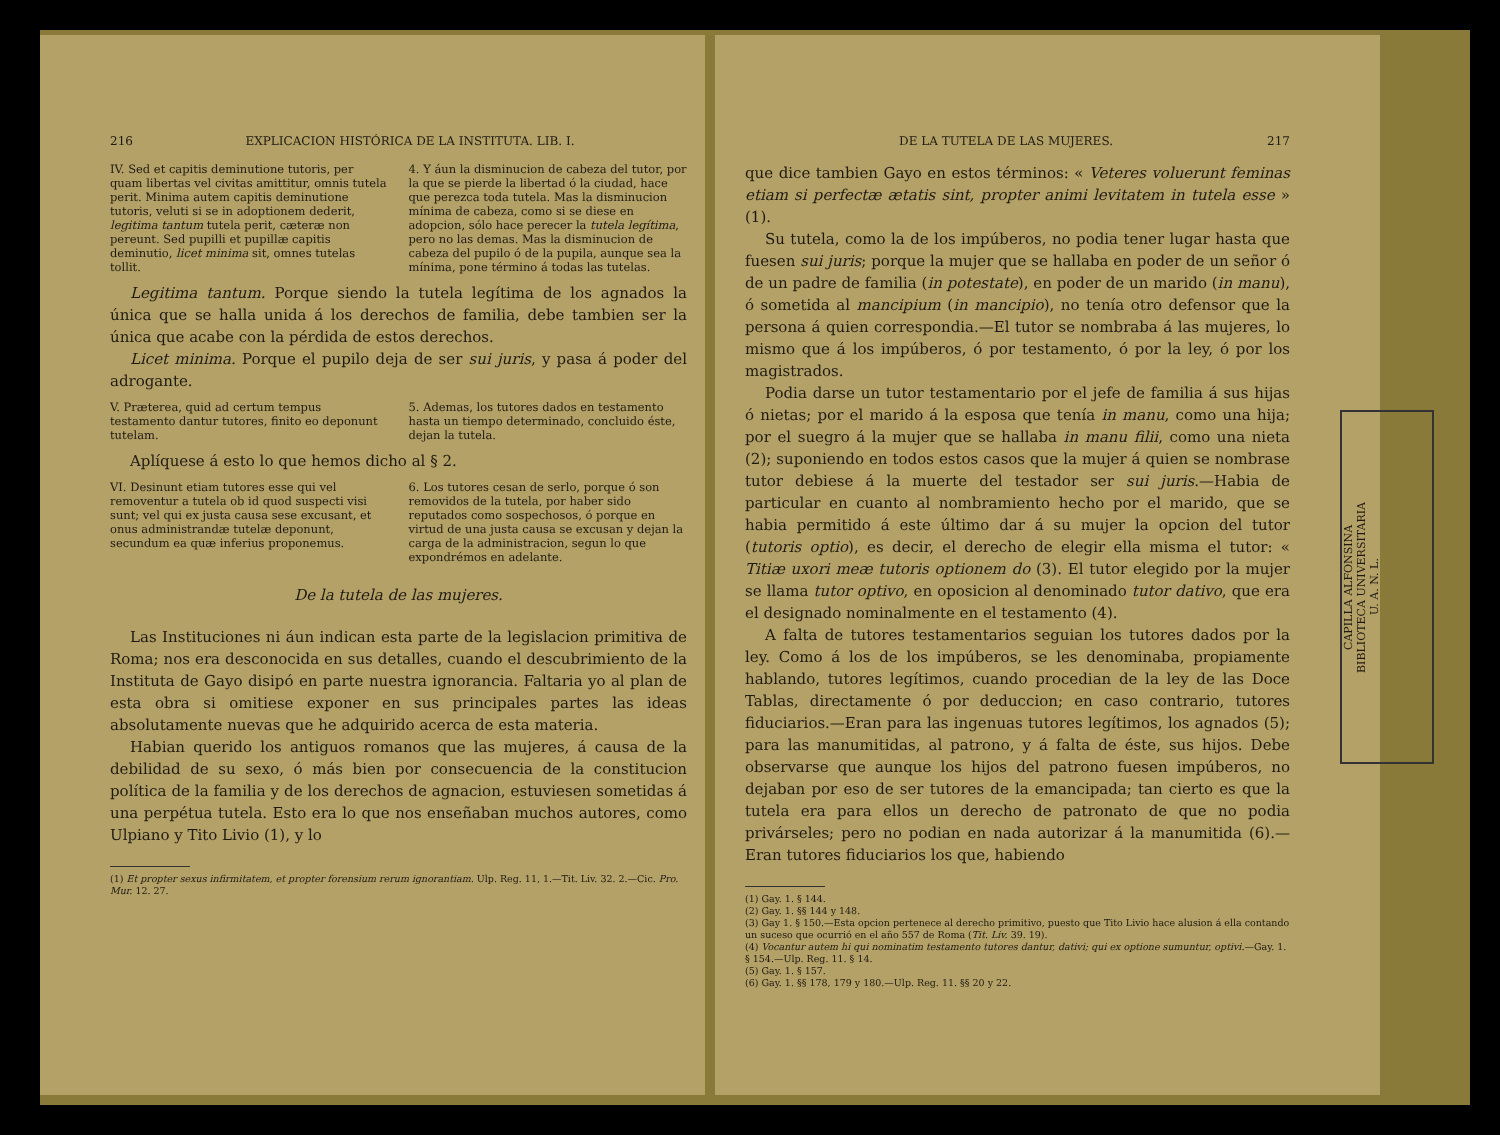216 EXPLICACION HISTÓRICA DE LA INSTITUTA. LIB. I.
IV. Sed et capitis deminutione tutoris, per quam libertas vel civitas amittitur, omnis tutela perit. Minima autem capitis deminutione tutoris, veluti si se in adoptionem dederit, legitima tantum tutela perit, cæteræ non pereunt. Sed pupilli et pupillæ capitis deminutio, licet minima sit, omnes tutelas tollit.
4. Y áun la disminucion de cabeza del tutor, por la que se pierde la libertad ó la ciudad, hace que perezca toda tutela. Mas la disminucion mínima de cabeza, como si se diese en adopcion, sólo hace perecer la tutela legítima, pero no las demas. Mas la disminucion de cabeza del pupilo ó de la pupila, aunque sea la mínima, pone término á todas las tutelas.
Legitima tantum. Porque siendo la tutela legítima de los agnados la única que se halla unida á los derechos de familia, debe tambien ser la única que acabe con la pérdida de estos derechos.
Licet minima. Porque el pupilo deja de ser sui juris, y pasa á poder del adrogante.
V. Præterea, quid ad certum tempus testamento dantur tutores, finito eo deponunt tutelam.
5. Ademas, los tutores dados en testamento hasta un tiempo determinado, concluido éste, dejan la tutela.
Aplíquese á esto lo que hemos dicho al § 2.
VI. Desinunt etiam tutores esse qui vel removentur a tutela ob id quod suspecti visi sunt; vel qui ex justa causa sese excusant, et onus administrandæ tutelæ deponunt, secundum ea quæ inferius proponemus.
6. Los tutores cesan de serlo, porque ó son removidos de la tutela, por haber sido reputados como sospechosos, ó porque en virtud de una justa causa se excusan y dejan la carga de la administracion, segun lo que expondrémos en adelante.
De la tutela de las mujeres.
Las Instituciones ni áun indican esta parte de la legislacion primitiva de Roma; nos era desconocida en sus detalles, cuando el descubrimiento de la Instituta de Gayo disipó en parte nuestra ignorancia. Faltaria yo al plan de esta obra si omitiese exponer en sus principales partes las ideas absolutamente nuevas que he adquirido acerca de esta materia.
Habian querido los antiguos romanos que las mujeres, á causa de la debilidad de su sexo, ó más bien por consecuencia de la constitucion política de la familia y de los derechos de agnacion, estuviesen sometidas á una perpétua tutela. Esto era lo que nos enseñaban muchos autores, como Ulpiano y Tito Livio (1), y lo
(1) Et propter sexus infirmitatem, et propter forensium rerum ignorantiam. Ulp. Reg. 11, 1.—Tit. Liv. 32. 2.—Cic. Pro. Mur. 12. 27.
DE LA TUTELA DE LAS MUJERES. 217
que dice tambien Gayo en estos términos: « Veteres voluerunt feminas etiam si perfectæ ætatis sint, propter animi levitatem in tutela esse » (1).
Su tutela, como la de los impúberos, no podia tener lugar hasta que fuesen sui juris; porque la mujer que se hallaba en poder de un señor ó de un padre de familia (in potestate), en poder de un marido (in manu), ó sometida al mancipium (in mancipio), no tenía otro defensor que la persona á quien correspondia.—El tutor se nombraba á las mujeres, lo mismo que á los impúberos, ó por testamento, ó por la ley, ó por los magistrados.
Podia darse un tutor testamentario por el jefe de familia á sus hijas ó nietas; por el marido á la esposa que tenía in manu, como una hija; por el suegro á la mujer que se hallaba in manu filii, como una nieta (2); suponiendo en todos estos casos que la mujer á quien se nombrase tutor debiese á la muerte del testador ser sui juris.—Habia de particular en cuanto al nombramiento hecho por el marido, que se habia permitido á este último dar á su mujer la opcion del tutor (tutoris optio), es decir, el derecho de elegir ella misma el tutor: « Titiæ uxori meæ tutoris optionem do (3). El tutor elegido por la mujer se llama tutor optivo, en oposicion al denominado tutor dativo, que era el designado nominalmente en el testamento (4).
A falta de tutores testamentarios seguian los tutores dados por la ley. Como á los de los impúberos, se les denominaba, propiamente hablando, tutores legítimos, cuando procedian de la ley de las Doce Tablas, directamente ó por deduccion; en caso contrario, tutores fiduciarios.—Eran para las ingenuas tutores legítimos, los agnados (5); para las manumitidas, al patrono, y á falta de éste, sus hijos. Debe observarse que aunque los hijos del patrono fuesen impúberos, no dejaban por eso de ser tutores de la emancipada; tan cierto es que la tutela era para ellos un derecho de patronato de que no podia privárseles; pero no podian en nada autorizar á la manumitida (6).—Eran tutores fiduciarios los que, habiendo
(1) Gay. 1. § 144.
(2) Gay. 1. §§ 144 y 148.
(3) Gay 1. § 150.—Esta opcion pertenece al derecho primitivo, puesto que Tito Livio hace alusion á ella contando un suceso que ocurrió en el año 557 de Roma (Tit. Liv. 39. 19).
(4) Vocantur autem hi qui nominatim testamento tutores dantur, dativi; qui ex optione sumuntur, optivi.—Gay. 1. § 154.—Ulp. Reg. 11. § 14.
(5) Gay. 1. § 157.
(6) Gay. 1. §§ 178, 179 y 180.—Ulp. Reg. 11. §§ 20 y 22.
CAPILLA ALFONSINA
BIBLIOTECA UNIVERSITARIA
U. A. N. L.